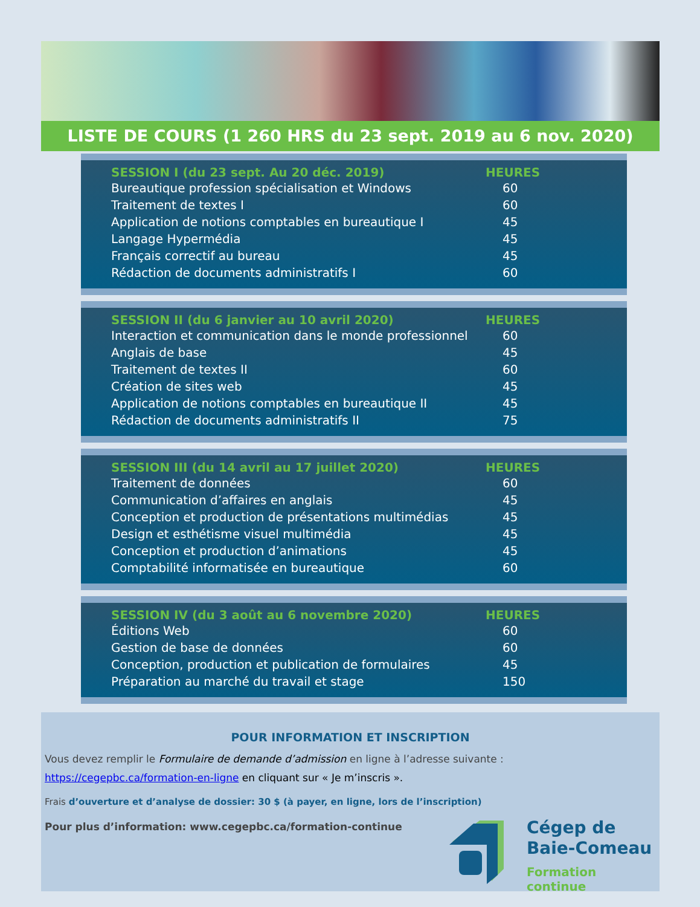LISTE DE COURS (1 260 HRS du 23 sept. 2019 au 6 nov. 2020)
| SESSION I (du 23 sept. Au 20 déc. 2019) | HEURES |
| --- | --- |
| Bureautique profession spécialisation et Windows | 60 |
| Traitement de textes I | 60 |
| Application de notions comptables en bureautique I | 45 |
| Langage Hypermédia | 45 |
| Français correctif au bureau | 45 |
| Rédaction de documents administratifs I | 60 |
| SESSION II (du 6 janvier au 10 avril 2020) | HEURES |
| --- | --- |
| Interaction et communication dans le monde professionnel | 60 |
| Anglais de base | 45 |
| Traitement de textes II | 60 |
| Création de sites web | 45 |
| Application de notions comptables en bureautique II | 45 |
| Rédaction de documents administratifs II | 75 |
| SESSION III (du 14 avril au 17 juillet 2020) | HEURES |
| --- | --- |
| Traitement de données | 60 |
| Communication d’affaires en anglais | 45 |
| Conception et production de présentations multimédias | 45 |
| Design et esthétisme visuel multimédia | 45 |
| Conception et production d’animations | 45 |
| Comptabilité informatisée en bureautique | 60 |
| SESSION IV (du 3 août au 6 novembre 2020) | HEURES |
| --- | --- |
| Éditions Web | 60 |
| Gestion de base de données | 60 |
| Conception, production et publication de formulaires | 45 |
| Préparation au marché du travail et stage | 150 |
POUR INFORMATION ET INSCRIPTION
Vous devez remplir le Formulaire de demande d’admission en ligne à l’adresse suivante :
https://cegepbc.ca/formation-en-ligne en cliquant sur « Je m’inscris ».
Frais d’ouverture et d’analyse de dossier: 30 $ (à payer, en ligne, lors de l’inscription)
Pour plus d’information: www.cegepbc.ca/formation-continue
Cégep de
Baie-Comeau
Formation continue